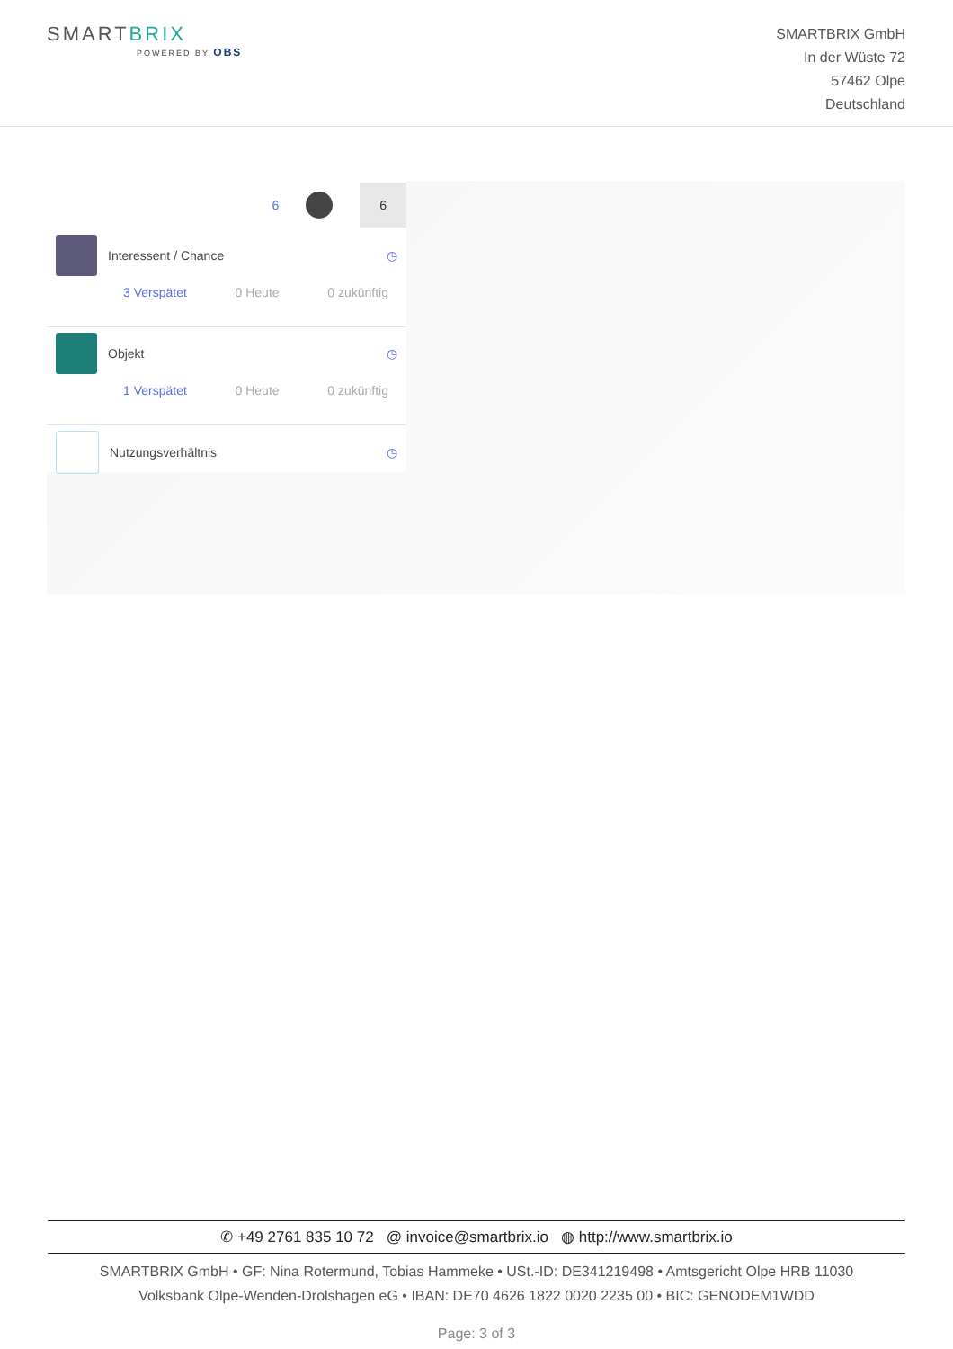SMARTBRIX
POWERED BY OBS
SMARTBRIX GmbH
In der Wüste 72
57462 Olpe
Deutschland
6 6
Interessent / Chance ◷
3 Verspätet 0 Heute 0 zukünftig
Objekt ◷
1 Verspätet 0 Heute 0 zukünftig
Nutzungsverhältnis ◷
✆ +49 2761 835 10 72 @ invoice@smartbrix.io ◍ http://www.smartbrix.io
SMARTBRIX GmbH • GF: Nina Rotermund, Tobias Hammeke • USt.-ID: DE341219498 • Amtsgericht Olpe HRB 11030
Volksbank Olpe-Wenden-Drolshagen eG • IBAN: DE70 4626 1822 0020 2235 00 • BIC: GENODEM1WDD
Page: 3 of 3